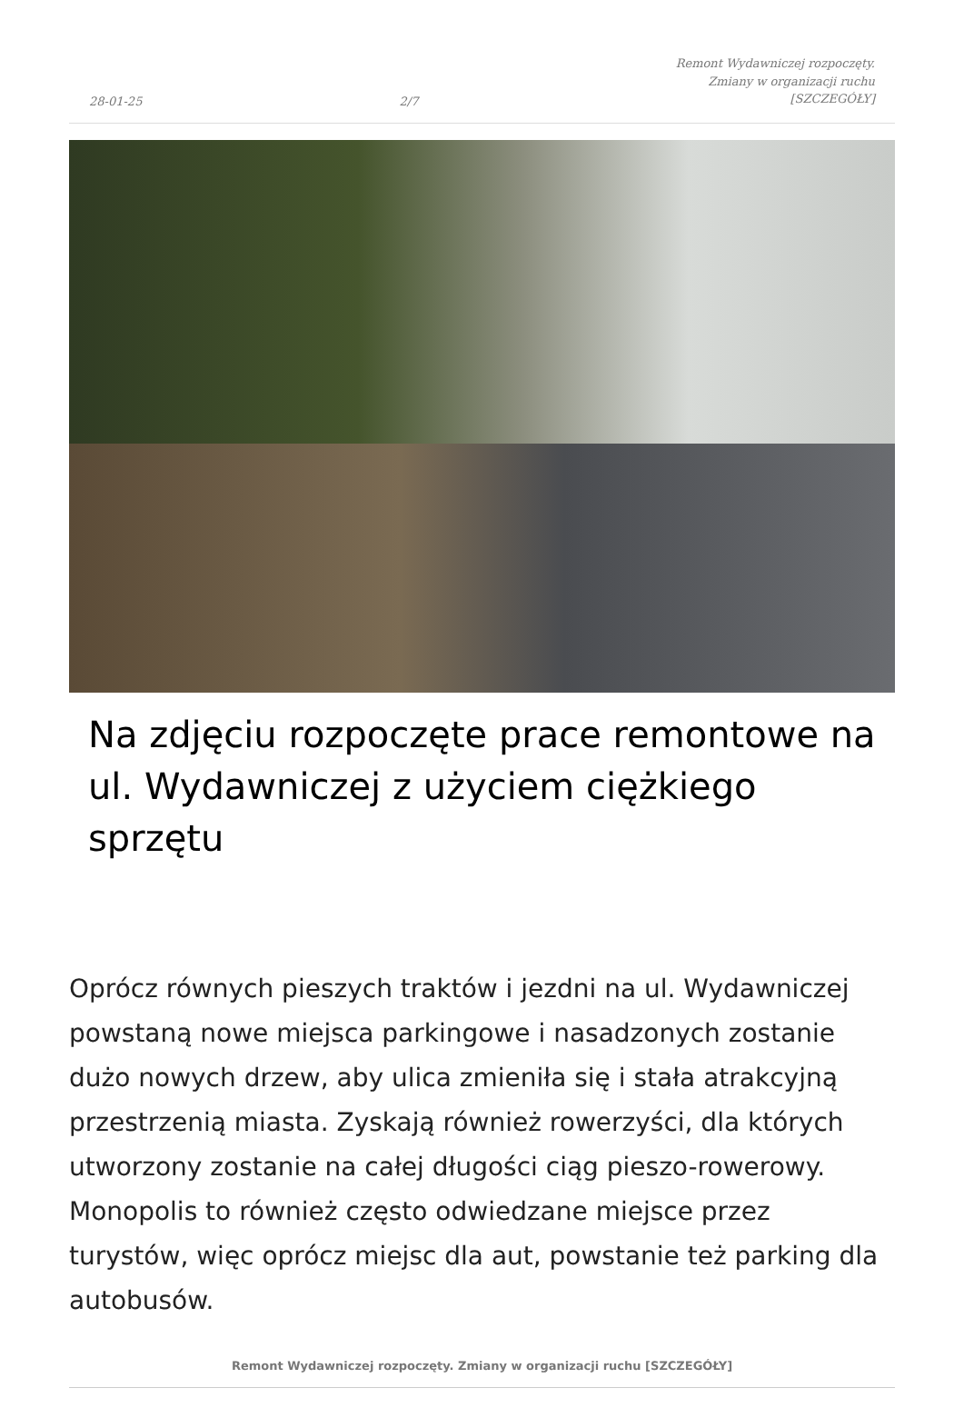28-01-25 2/7 Remont Wydawniczej rozpoczęty.
Zmiany w organizacji ruchu
[SZCZEGÓŁY]
Na zdjęciu rozpoczęte prace remontowe na ul. Wydawniczej z użyciem ciężkiego sprzętu
Oprócz równych pieszych traktów i jezdni na ul. Wydawniczej powstaną nowe miejsca parkingowe i nasadzonych zostanie dużo nowych drzew, aby ulica zmieniła się i stała atrakcyjną przestrzenią miasta. Zyskają również rowerzyści, dla których utworzony zostanie na całej długości ciąg pieszo-rowerowy. Monopolis to również często odwiedzane miejsce przez turystów, więc oprócz miejsc dla aut, powstanie też parking dla autobusów.
Remont Wydawniczej rozpoczęty. Zmiany w organizacji ruchu [SZCZEGÓŁY]